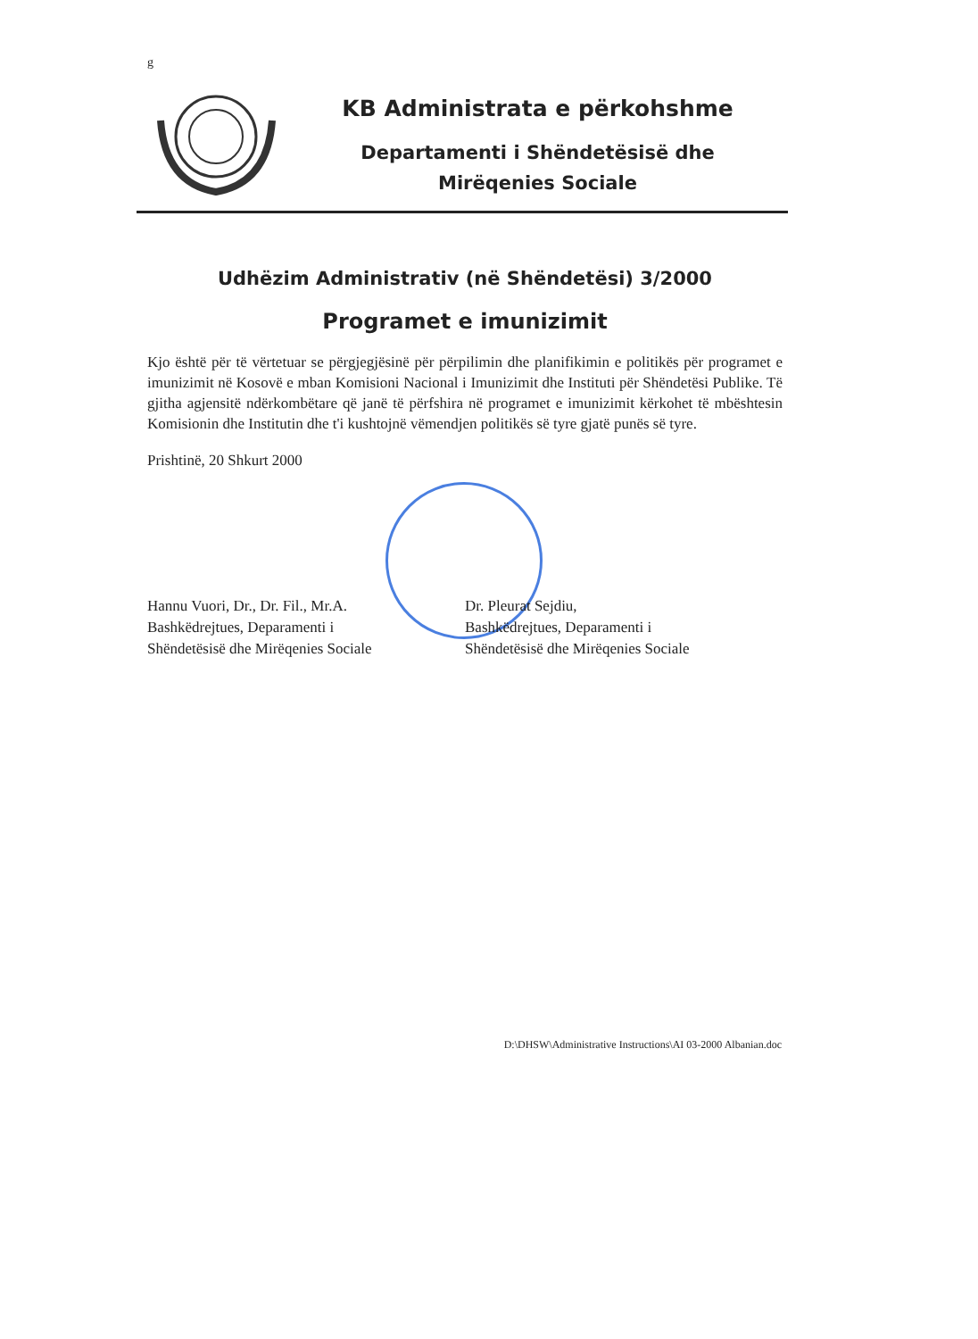g
KB Administrata e përkohshme
Departamenti i Shëndetësisë dhe
Mirëqenies Sociale
Udhëzim Administrativ (në Shëndetësi) 3/2000
Programet e imunizimit
Kjo është për të vërtetuar se përgjegjësinë për përpilimin dhe planifikimin e politikës për programet e imunizimit në Kosovë e mban Komisioni Nacional i Imunizimit dhe Instituti për Shëndetësi Publike. Të gjitha agjensitë ndërkombëtare që janë të përfshira në programet e imunizimit kërkohet të mbështesin Komisionin dhe Institutin dhe t'i kushtojnë vëmendjen politikës së tyre gjatë punës së tyre.
Prishtinë, 20 Shkurt 2000
Hannu Vuori, Dr., Dr. Fil., Mr.A.
Bashkëdrejtues, Deparamenti i
Shëndetësisë dhe Mirëqenies Sociale
Dr. Pleurat Sejdiu,
Bashkëdrejtues, Deparamenti i
Shëndetësisë dhe Mirëqenies Sociale
D:\DHSW\Administrative Instructions\AI 03-2000 Albanian.doc